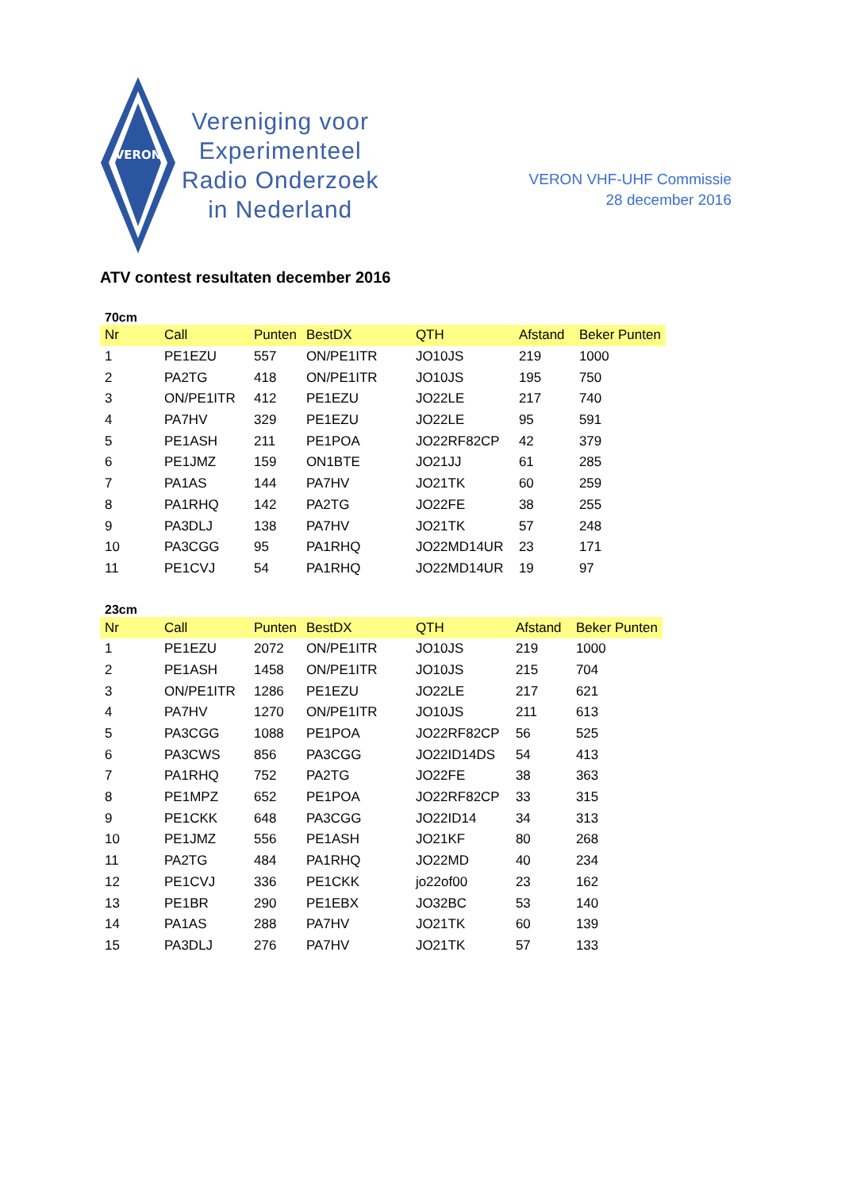VERON
Vereniging voor
Experimenteel
Radio Onderzoek
in Nederland
VERON VHF-UHF Commissie
28 december 2016
ATV contest resultaten december 2016
70cm
| Nr | Call | Punten | BestDX | QTH | Afstand | Beker Punten |
| --- | --- | --- | --- | --- | --- | --- |
| 1 | PE1EZU | 557 | ON/PE1ITR | JO10JS | 219 | 1000 |
| 2 | PA2TG | 418 | ON/PE1ITR | JO10JS | 195 | 750 |
| 3 | ON/PE1ITR | 412 | PE1EZU | JO22LE | 217 | 740 |
| 4 | PA7HV | 329 | PE1EZU | JO22LE | 95 | 591 |
| 5 | PE1ASH | 211 | PE1POA | JO22RF82CP | 42 | 379 |
| 6 | PE1JMZ | 159 | ON1BTE | JO21JJ | 61 | 285 |
| 7 | PA1AS | 144 | PA7HV | JO21TK | 60 | 259 |
| 8 | PA1RHQ | 142 | PA2TG | JO22FE | 38 | 255 |
| 9 | PA3DLJ | 138 | PA7HV | JO21TK | 57 | 248 |
| 10 | PA3CGG | 95 | PA1RHQ | JO22MD14UR | 23 | 171 |
| 11 | PE1CVJ | 54 | PA1RHQ | JO22MD14UR | 19 | 97 |
23cm
| Nr | Call | Punten | BestDX | QTH | Afstand | Beker Punten |
| --- | --- | --- | --- | --- | --- | --- |
| 1 | PE1EZU | 2072 | ON/PE1ITR | JO10JS | 219 | 1000 |
| 2 | PE1ASH | 1458 | ON/PE1ITR | JO10JS | 215 | 704 |
| 3 | ON/PE1ITR | 1286 | PE1EZU | JO22LE | 217 | 621 |
| 4 | PA7HV | 1270 | ON/PE1ITR | JO10JS | 211 | 613 |
| 5 | PA3CGG | 1088 | PE1POA | JO22RF82CP | 56 | 525 |
| 6 | PA3CWS | 856 | PA3CGG | JO22ID14DS | 54 | 413 |
| 7 | PA1RHQ | 752 | PA2TG | JO22FE | 38 | 363 |
| 8 | PE1MPZ | 652 | PE1POA | JO22RF82CP | 33 | 315 |
| 9 | PE1CKK | 648 | PA3CGG | JO22ID14 | 34 | 313 |
| 10 | PE1JMZ | 556 | PE1ASH | JO21KF | 80 | 268 |
| 11 | PA2TG | 484 | PA1RHQ | JO22MD | 40 | 234 |
| 12 | PE1CVJ | 336 | PE1CKK | jo22of00 | 23 | 162 |
| 13 | PE1BR | 290 | PE1EBX | JO32BC | 53 | 140 |
| 14 | PA1AS | 288 | PA7HV | JO21TK | 60 | 139 |
| 15 | PA3DLJ | 276 | PA7HV | JO21TK | 57 | 133 |